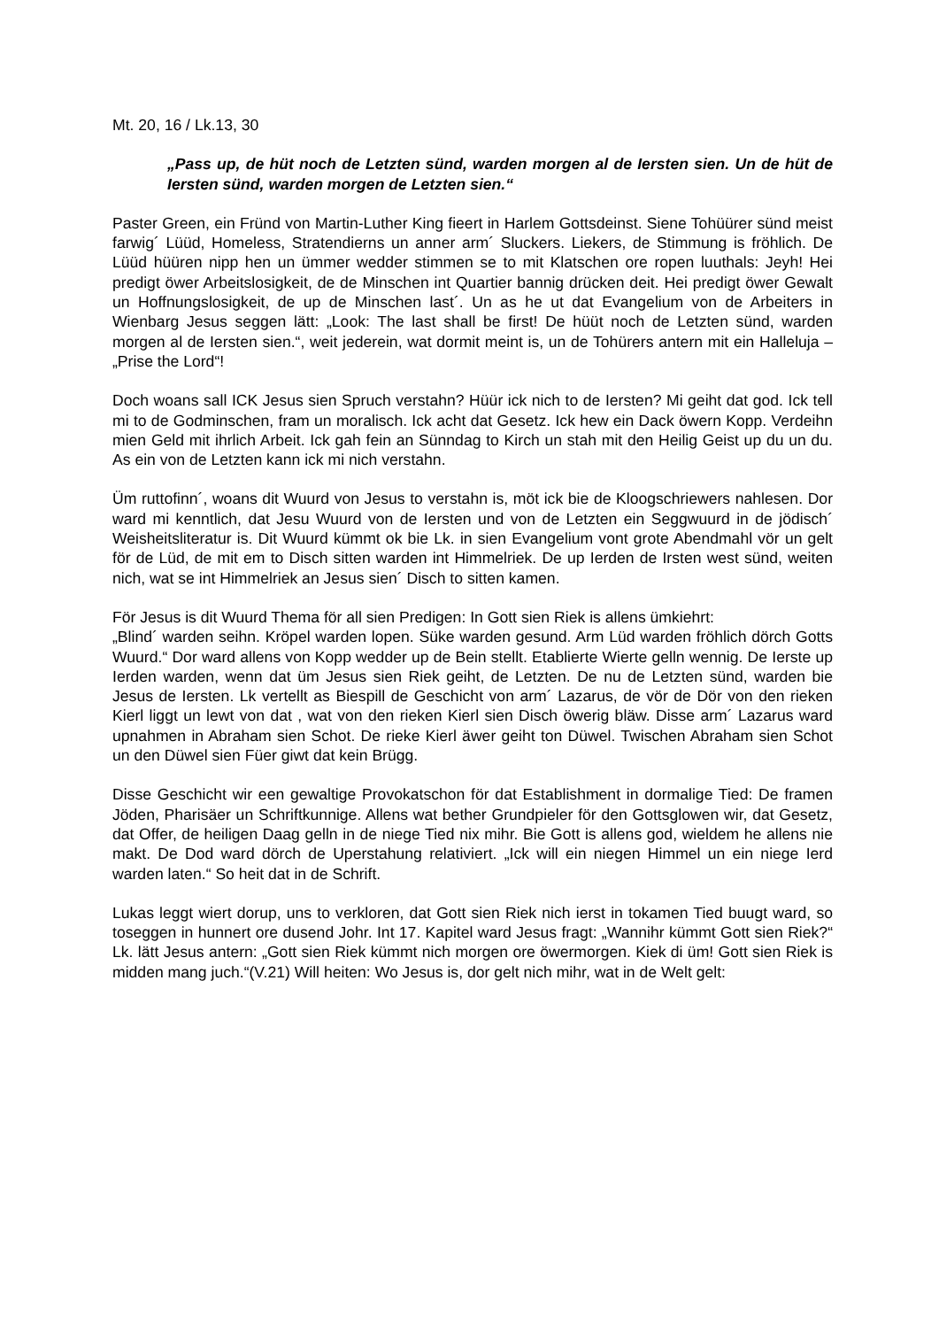Mt. 20, 16 / Lk.13, 30
„Pass up, de hüt noch de Letzten sünd, warden morgen al de Iersten sien. Un de hüt de Iersten sünd, warden morgen de Letzten sien.“
Paster Green, ein Fründ von Martin-Luther King fieert in Harlem Gottsdeinst. Siene Tohüürer sünd meist farwig´ Lüüd, Homeless, Stratendierns un anner arm´ Sluckers. Liekers, de Stimmung is fröhlich. De Lüüd hüüren nipp hen un ümmer wedder stimmen se to mit Klatschen ore ropen luuthals: Jeyh! Hei predigt öwer Arbeitslosigkeit, de de Minschen int Quartier bannig drücken deit. Hei predigt öwer Gewalt un Hoffnungslosigkeit, de up de Minschen last´. Un as he ut dat Evangelium von de Arbeiters in Wienbarg Jesus seggen lätt: „Look: The last shall be first! De hüüt noch de Letzten sünd, warden morgen al de Iersten sien.“, weit jederein, wat dormit meint is, un de Tohürers antern mit ein Halleluja – „Prise the Lord“!
Doch woans sall ICK Jesus sien Spruch verstahn? Hüür ick nich to de Iersten? Mi geiht dat god. Ick tell mi to de Godminschen, fram un moralisch. Ick acht dat Gesetz. Ick hew ein Dack öwern Kopp. Verdeihn mien Geld mit ihrlich Arbeit. Ick gah fein an Sünndag to Kirch un stah mit den Heilig Geist up du un du. As ein von de Letzten kann ick mi nich verstahn.
Üm ruttofinn´, woans dit Wuurd von Jesus to verstahn is, möt ick bie de Kloogschriewers nahlesen. Dor ward mi kenntlich, dat Jesu Wuurd von de Iersten und von de Letzten ein Seggwuurd in de jödisch´ Weisheitsliteratur is. Dit Wuurd kümmt ok bie Lk. in sien Evangelium vont grote Abendmahl vör un gelt för de Lüd, de mit em to Disch sitten warden int Himmelriek. De up Ierden de Irsten west sünd, weiten nich, wat se int Himmelriek an Jesus sien´ Disch to sitten kamen.
För Jesus is dit Wuurd Thema för all sien Predigen: In Gott sien Riek is allens ümkiehrt:
„Blind´ warden seihn. Kröpel warden lopen. Süke warden gesund. Arm Lüd warden fröhlich dörch Gotts Wuurd.“ Dor ward allens von Kopp wedder up de Bein stellt. Etablierte Wierte gelln wennig. De Ierste up Ierden warden, wenn dat üm Jesus sien Riek geiht, de Letzten. De nu de Letzten sünd, warden bie Jesus de Iersten. Lk vertellt as Biespill de Geschicht von arm´ Lazarus, de vör de Dör von den rieken Kierl liggt un lewt von dat , wat von den rieken Kierl sien Disch öwerig bläw. Disse arm´ Lazarus ward upnahmen in Abraham sien Schot. De rieke Kierl äwer geiht ton Düwel. Twischen Abraham sien Schot un den Düwel sien Füer giwt dat kein Brügg.
Disse Geschicht wir een gewaltige Provokatschon för dat Establishment in dormalige Tied: De framen Jöden, Pharisäer un Schriftkunnige. Allens wat bether Grundpieler för den Gottsglowen wir, dat Gesetz, dat Offer, de heiligen Daag gelln in de niege Tied nix mihr. Bie Gott is allens god, wieldem he allens nie makt. De Dod ward dörch de Uperstahung relativiert. „Ick will ein niegen Himmel un ein niege Ierd warden laten.“ So heit dat in de Schrift.
Lukas leggt wiert dorup, uns to verkloren, dat Gott sien Riek nich ierst in tokamen Tied buugt ward, so toseggen in hunnert ore dusend Johr. Int 17. Kapitel ward Jesus fragt: „Wannihr kümmt Gott sien Riek?“ Lk. lätt Jesus antern: „Gott sien Riek kümmt nich morgen ore öwermorgen. Kiek di üm! Gott sien Riek is midden mang juch.“(V.21) Will heiten: Wo Jesus is, dor gelt nich mihr, wat in de Welt gelt: